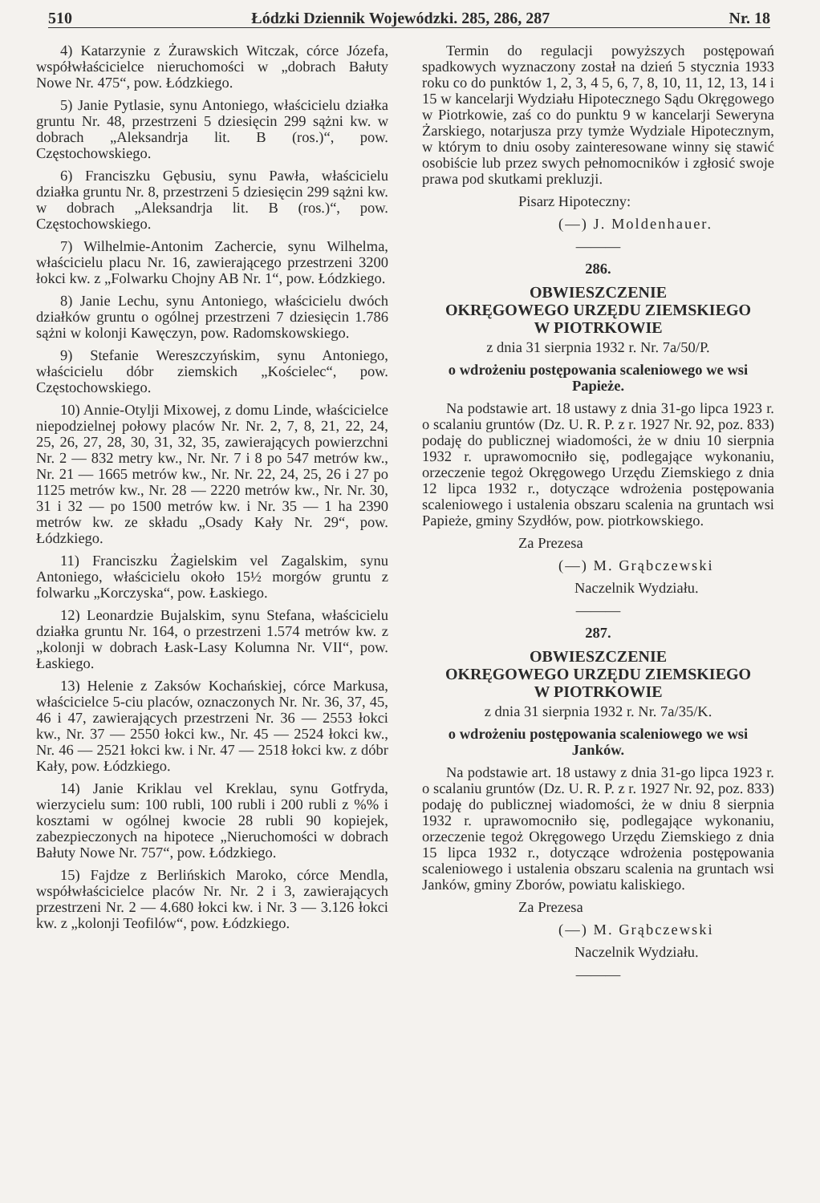510 Łódzki Dziennik Wojewódzki. 285, 286, 287 Nr. 18
4) Katarzynie z Żurawskich Witczak, córce Józefa, współwłaścicielce nieruchomości w „dobrach Bałuty Nowe Nr. 475“, pow. Łódzkiego.
5) Janie Pytlasie, synu Antoniego, właścicielu działka gruntu Nr. 48, przestrzeni 5 dziesięcin 299 sążni kw. w dobrach „Aleksandrja lit. B (ros.)“, pow. Częstochowskiego.
6) Franciszku Gębusiu, synu Pawła, właścicielu działka gruntu Nr. 8, przestrzeni 5 dziesięcin 299 sążni kw. w dobrach „Aleksandrja lit. B (ros.)“, pow. Częstochowskiego.
7) Wilhelmie-Antonim Zachercie, synu Wilhelma, właścicielu placu Nr. 16, zawierającego przestrzeni 3200 łokci kw. z „Folwarku Chojny AB Nr. 1“, pow. Łódzkiego.
8) Janie Lechu, synu Antoniego, właścicielu dwóch działków gruntu o ogólnej przestrzeni 7 dziesięcin 1.786 sążni w kolonji Kawęczyn, pow. Radomskowskiego.
9) Stefanie Wereszczyńskim, synu Antoniego, właścicielu dóbr ziemskich „Kościelec“, pow. Częstochowskiego.
10) Annie-Otylji Mixowej, z domu Linde, właścicielce niepodzielnej połowy placów Nr. Nr. 2, 7, 8, 21, 22, 24, 25, 26, 27, 28, 30, 31, 32, 35, zawierających powierzchni Nr. 2 — 832 metry kw., Nr. Nr. 7 i 8 po 547 metrów kw., Nr. 21 — 1665 metrów kw., Nr. Nr. 22, 24, 25, 26 i 27 po 1125 metrów kw., Nr. 28 — 2220 metrów kw., Nr. Nr. 30, 31 i 32 — po 1500 metrów kw. i Nr. 35 — 1 ha 2390 metrów kw. ze składu „Osady Kały Nr. 29“, pow. Łódzkiego.
11) Franciszku Żagielskim vel Zagalskim, synu Antoniego, właścicielu około 15½ morgów gruntu z folwarku „Korczyska“, pow. Łaskiego.
12) Leonardzie Bujalskim, synu Stefana, właścicielu działka gruntu Nr. 164, o przestrzeni 1.574 metrów kw. z „kolonji w dobrach Łask-Lasy Kolumna Nr. VII“, pow. Łaskiego.
13) Helenie z Zaksów Kochańskiej, córce Markusa, właścicielce 5-ciu placów, oznaczonych Nr. Nr. 36, 37, 45, 46 i 47, zawierających przestrzeni Nr. 36 — 2553 łokci kw., Nr. 37 — 2550 łokci kw., Nr. 45 — 2524 łokci kw., Nr. 46 — 2521 łokci kw. i Nr. 47 — 2518 łokci kw. z dóbr Kały, pow. Łódzkiego.
14) Janie Kriklau vel Kreklau, synu Gotfryda, wierzycielu sum: 100 rubli, 100 rubli i 200 rubli z %% i kosztami w ogólnej kwocie 28 rubli 90 kopiejek, zabezpieczonych na hipotece „Nieruchomości w dobrach Bałuty Nowe Nr. 757“, pow. Łódzkiego.
15) Fajdze z Berlińskich Maroko, córce Mendla, współwłaścicielce placów Nr. Nr. 2 i 3, zawierających przestrzeni Nr. 2 — 4.680 łokci kw. i Nr. 3 — 3.126 łokci kw. z „kolonji Teofilów“, pow. Łódzkiego.
Termin do regulacji powyższych postępowań spadkowych wyznaczony został na dzień 5 stycznia 1933 roku co do punktów 1, 2, 3, 4 5, 6, 7, 8, 10, 11, 12, 13, 14 i 15 w kancelarji Wydziału Hipotecznego Sądu Okręgowego w Piotrkowie, zaś co do punktu 9 w kancelarji Seweryna Żarskiego, notarjusza przy tymże Wydziale Hipotecznym, w którym to dniu osoby zainteresowane winny się stawić osobiście lub przez swych pełnomocników i zgłosić swoje prawa pod skutkami prekluzji.
Pisarz Hipoteczny:
(—) J. Moldenhauer.
———
286.
OBWIESZCZENIE
OKRĘGOWEGO URZĘDU ZIEMSKIEGO
W PIOTRKOWIE
z dnia 31 sierpnia 1932 r. Nr. 7a/50/P.
o wdrożeniu postępowania scaleniowego we wsi Papieże.
Na podstawie art. 18 ustawy z dnia 31-go lipca 1923 r. o scalaniu gruntów (Dz. U. R. P. z r. 1927 Nr. 92, poz. 833) podaję do publicznej wiadomości, że w dniu 10 sierpnia 1932 r. uprawomocniło się, podlegające wykonaniu, orzeczenie tegoż Okręgowego Urzędu Ziemskiego z dnia 12 lipca 1932 r., dotyczące wdrożenia postępowania scaleniowego i ustalenia obszaru scalenia na gruntach wsi Papieże, gminy Szydłów, pow. piotrkowskiego.
Za Prezesa
(—) M. Grąbczewski
Naczelnik Wydziału.
———
287.
OBWIESZCZENIE
OKRĘGOWEGO URZĘDU ZIEMSKIEGO
W PIOTRKOWIE
z dnia 31 sierpnia 1932 r. Nr. 7a/35/K.
o wdrożeniu postępowania scaleniowego we wsi Janków.
Na podstawie art. 18 ustawy z dnia 31-go lipca 1923 r. o scalaniu gruntów (Dz. U. R. P. z r. 1927 Nr. 92, poz. 833) podaję do publicznej wiadomości, że w dniu 8 sierpnia 1932 r. uprawomocniło się, podlegające wykonaniu, orzeczenie tegoż Okręgowego Urzędu Ziemskiego z dnia 15 lipca 1932 r., dotyczące wdrożenia postępowania scaleniowego i ustalenia obszaru scalenia na gruntach wsi Janków, gminy Zborów, powiatu kaliskiego.
Za Prezesa
(—) M. Grąbczewski
Naczelnik Wydziału.
———